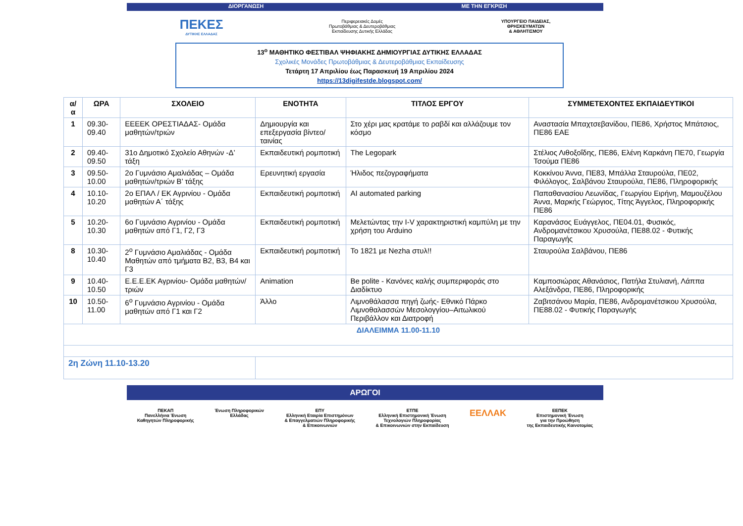ΔΙΟΡΓΑΝΩΣΗ ΜΕ ΤΗΝ ΕΓΚΡΙΣΗ
ΠΕΚΕΣ
ΔΥΤΙΚΗΣ ΕΛΛΑΔΑΣ
Περιφερειακές Δομές
Πρωτοβάθμιας & Δευτεροβάθμιας
Εκπαίδευσης Δυτικής Ελλάδας
ΥΠΟΥΡΓΕΙΟ ΠΑΙΔΕΙΑΣ,
ΘΡΗΣΚΕΥΜΑΤΩΝ
& ΑΘΛΗΤΙΣΜΟΥ
13<sup>ο</sup> ΜΑΘΗΤΙΚΟ ΦΕΣΤΙΒΑΛ ΨΗΦΙΑΚΗΣ ΔΗΜΙΟΥΡΓΙΑΣ ΔΥΤΙΚΗΣ ΕΛΛΑΔΑΣ
Σχολικές Μονάδες Πρωτοβάθμιας & Δευτεροβάθμιας Εκπαίδευσης
Τετάρτη 17 Απριλίου έως Παρασκευή 19 Απριλίου 2024
https://13digifestde.blogspot.com/
| α/α | ΩΡΑ | ΣΧΟΛΕΙΟ | ΕΝΟΤΗΤΑ | ΤΙΤΛΟΣ ΕΡΓΟΥ | ΣΥΜΜΕΤΕΧΟΝΤΕΣ ΕΚΠΑΙΔΕΥΤΙΚΟΙ |
| --- | --- | --- | --- | --- | --- |
| 1 | 09.30-09.40 | ΕΕΕΕΚ ΟΡΕΣΤΙΑΔΑΣ- Ομάδα μαθητών/τριών | Δημιουργία και επεξεργασία βίντεο/ταινίας | Στο χέρι μας κρατάμε το ραβδί και αλλάζουμε τον κόσμο | Αναστασία Μπαχτσεβανίδου, ΠΕ86, Χρήστος Μπάτσιος, ΠΕ86 ΕΑΕ |
| 2 | 09.40-09.50 | 31ο Δημοτικό Σχολείο Αθηνών -Δ’ τάξη | Εκπαιδευτική ρομποτική | The Legopark | Στέλιος Λιθοξοΐδης, ΠΕ86, Ελένη Καρκάνη ΠΕ70, Γεωργία Τσούμα ΠΕ86 |
| 3 | 09.50-10.00 | 2ο Γυμνάσιο Αμαλιάδας – Ομάδα μαθητών/τριών Β’ τάξης | Ερευνητική εργασία | Ήλιδος πεζογραφήματα | Κοκκίνου Άννα, ΠΕ83, Μπάλλα Σταυρούλα, ΠΕ02, Φιλόλογος, Σαλβάνου Σταυρούλα, ΠΕ86, Πληροφορικής |
| 4 | 10.10-10.20 | 2ο ΕΠΑΛ / ΕΚ Αγρινίου - Ομάδα μαθητών Α΄ τάξης | Εκπαιδευτική ρομποτική | AI automated parking | Παπαθανασίου Λεωνίδας, Γεωργίου Ειρήνη, Μαμουζέλου Άννα, Μαρκής Γεώργιος, Τίτης Άγγελος, Πληροφορικής ΠΕ86 |
| 5 | 10.20-10.30 | 6ο Γυμνάσιο Αγρινίου - Ομάδα μαθητών από Γ1, Γ2, Γ3 | Εκπαιδευτική ρομποτική | Μελετώντας την I-V χαρακτηριστική καμπύλη με την χρήση του Arduino | Καρανάσος Ευάγγελος, ΠΕ04.01, Φυσικός, Ανδρομανέτσικου Χρυσούλα, ΠΕ88.02 - Φυτικής Παραγωγής |
| 8 | 10.30-10.40 | 2<sup>ο</sup> Γυμνάσιο Αμαλιάδας - Ομάδα Μαθητών από τμήματα Β2, Β3, Β4 και Γ3 | Εκπαιδευτική ρομποτική | Το 1821 με Nezha στυλ!! | Σταυρούλα Σαλβάνου, ΠΕ86 |
| 9 | 10.40-10.50 | Ε.Ε.Ε.ΕΚ Αγρινίου- Ομάδα μαθητών/τριών | Animation | Be polite - Κανόνες καλής συμπεριφοράς στο Διαδίκτυο | Καμποσιώρας Αθανάσιος, Πατήλα Στυλιανή, Λάππα Αλεξάνδρα, ΠΕ86, Πληροφορικής |
| 10 | 10.50-11.00 | 6<sup>ο</sup> Γυμνάσιο Αγρινίου - Ομάδα μαθητών από Γ1 και Γ2 | Άλλο | Λιμνοθάλασσα πηγή ζωής- Εθνικό Πάρκο Λιμνοθαλασσών Μεσολογγίου–Αιτωλικού Περιβάλλον και Διατροφή | Ζαβιτσάνου Μαρία, ΠΕ86, Ανδρομανέτσικου Χρυσούλα, ΠΕ88.02 - Φυτικής Παραγωγής |
| ΔΙΑΛΕΙΜΜΑ 11.00-11.10 | | | | | |
| 2η Ζώνη 11.10-13.20 | | | | | |
ΑΡΩΓΟΙ
ΠΕΚΑΠ
Πανελλήνια Ένωση
Καθηγητών Πληροφορικής
Ένωση Πληροφορικών
Ελλάδας
ΕΠΥ
Ελληνική Εταιρία Επιστημόνων
& Επαγγελματιών Πληροφορικής
& Επικοινωνιών
ΕΤΠΕ
Ελληνική Επιστημονική Ένωση
Τεχνολογιών Πληροφορίας
& Επικοινωνιών στην Εκπαίδευση
ΕΕΛΛΑΚ
ΕΕΠΕΚ
Επιστημονική Ένωση
για την Προώθηση
της Εκπαιδευτικής Καινοτομίας